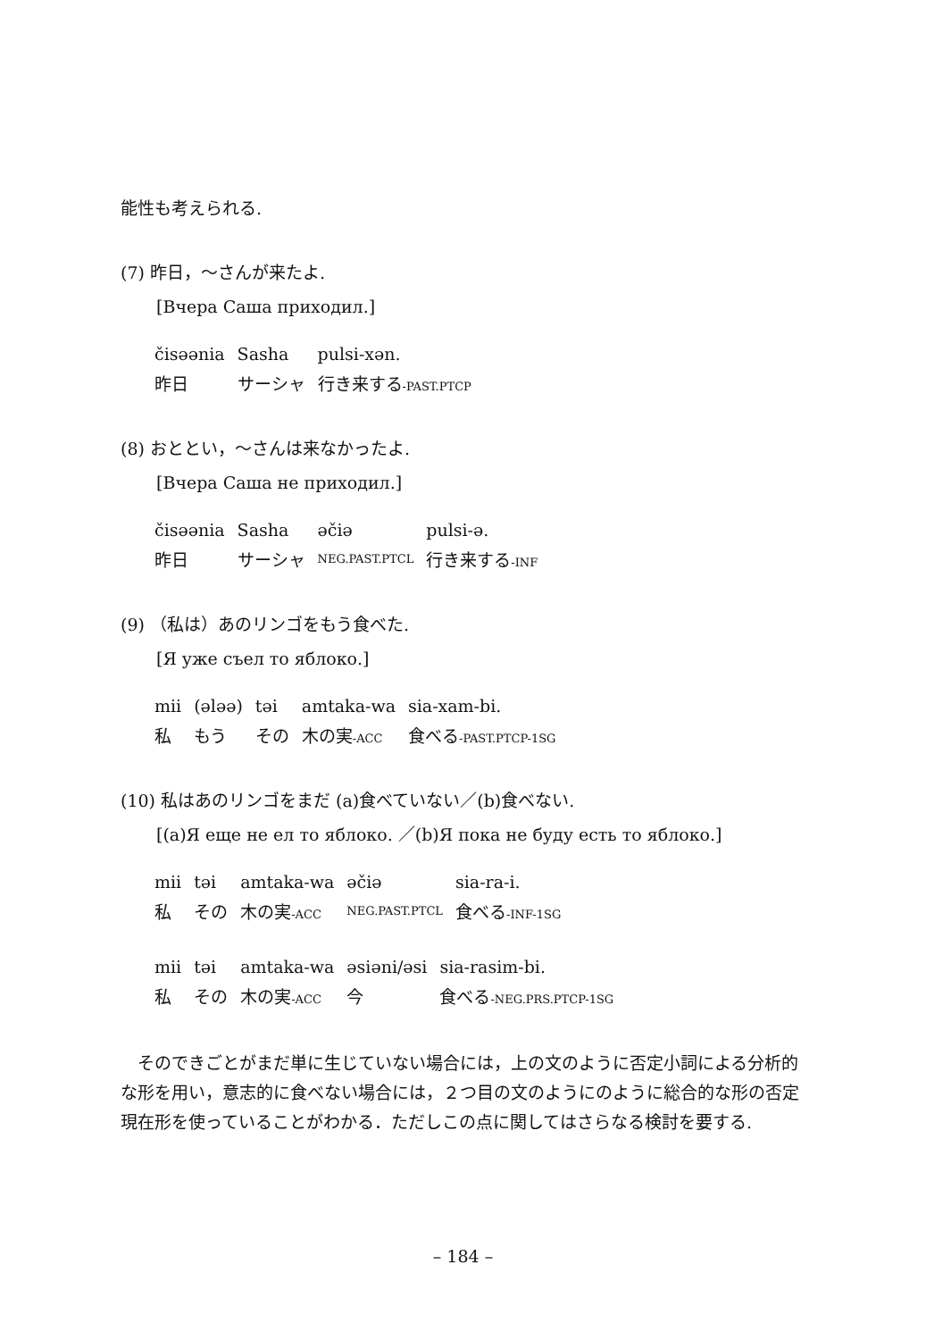能性も考えられる.
(7) 昨日，～さんが来たよ.
[Вчера Саша приходил.]
| čisəənia | Sasha | pulsi-xən. |
| 昨日 | サーシャ | 行き来する -PAST.PTCP |
(8) おととい，～さんは来なかったよ.
[Вчера Саша не приходил.]
| čisəənia | Sasha | əčiə | pulsi-ə. |
| 昨日 | サーシャ | NEG.PAST.PTCL | 行き来する -INF |
(9) （私は）あのリンゴをもう食べた.
[Я уже съел то яблоко.]
| mii | (ələə) | təi | amtaka-wa | sia-xam-bi. |
| 私 | もう | その | 木の実 -ACC | 食べる -PAST.PTCP-1SG |
(10) 私はあのリンゴをまだ (a)食べていない／(b)食べない.
[(a)Я еще не ел то яблоко. ／(b)Я пока не буду есть то яблоко.]
| mii | təi | amtaka-wa | əčiə | sia-ra-i. |
| 私 | その | 木の実 -ACC | NEG.PAST.PTCL | 食べる -INF-1SG |
| mii | təi | amtaka-wa | əsiəni/əsi | sia-rasim-bi. |
| 私 | その | 木の実 -ACC | 今 | 食べる -NEG.PRS.PTCP-1SG |
そのできごとがまだ単に生じていない場合には，上の文のように否定小詞による分析的な形を用い，意志的に食べない場合には，２つ目の文のようにのように総合的な形の否定現在形を使っていることがわかる．ただしこの点に関してはさらなる検討を要する.
– 184 –